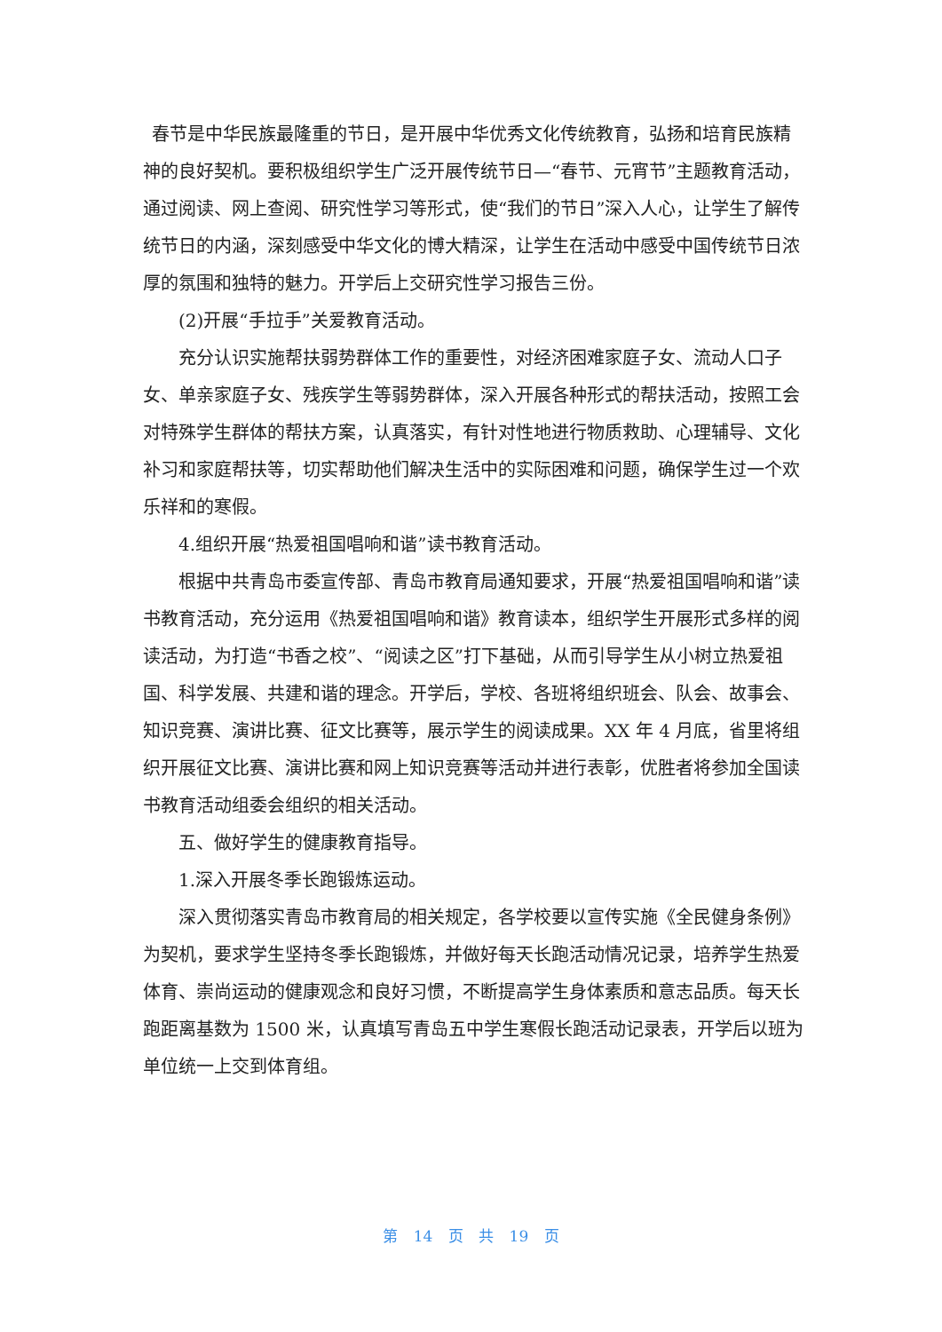春节是中华民族最隆重的节日，是开展中华优秀文化传统教育，弘扬和培育民族精神的良好契机。要积极组织学生广泛开展传统节日—“春节、元宵节”主题教育活动，通过阅读、网上查阅、研究性学习等形式，使“我们的节日”深入人心，让学生了解传统节日的内涵，深刻感受中华文化的博大精深，让学生在活动中感受中国传统节日浓厚的氛围和独特的魅力。开学后上交研究性学习报告三份。
(2)开展“手拉手”关爱教育活动。
充分认识实施帮扶弱势群体工作的重要性，对经济困难家庭子女、流动人口子女、单亲家庭子女、残疾学生等弱势群体，深入开展各种形式的帮扶活动，按照工会对特殊学生群体的帮扶方案，认真落实，有针对性地进行物质救助、心理辅导、文化补习和家庭帮扶等，切实帮助他们解决生活中的实际困难和问题，确保学生过一个欢乐祥和的寒假。
4.组织开展“热爱祖国唱响和谐”读书教育活动。
根据中共青岛市委宣传部、青岛市教育局通知要求，开展“热爱祖国唱响和谐”读书教育活动，充分运用《热爱祖国唱响和谐》教育读本，组织学生开展形式多样的阅读活动，为打造“书香之校”、“阅读之区”打下基础，从而引导学生从小树立热爱祖国、科学发展、共建和谐的理念。开学后，学校、各班将组织班会、队会、故事会、知识竞赛、演讲比赛、征文比赛等，展示学生的阅读成果。XX 年 4 月底，省里将组织开展征文比赛、演讲比赛和网上知识竞赛等活动并进行表彰，优胜者将参加全国读书教育活动组委会组织的相关活动。
五、做好学生的健康教育指导。
1.深入开展冬季长跑锻炼运动。
深入贯彻落实青岛市教育局的相关规定，各学校要以宣传实施《全民健身条例》为契机，要求学生坚持冬季长跑锻炼，并做好每天长跑活动情况记录，培养学生热爱体育、崇尚运动的健康观念和良好习惯，不断提高学生身体素质和意志品质。每天长跑距离基数为 1500 米，认真填写青岛五中学生寒假长跑活动记录表，开学后以班为单位统一上交到体育组。
第 14 页 共 19 页